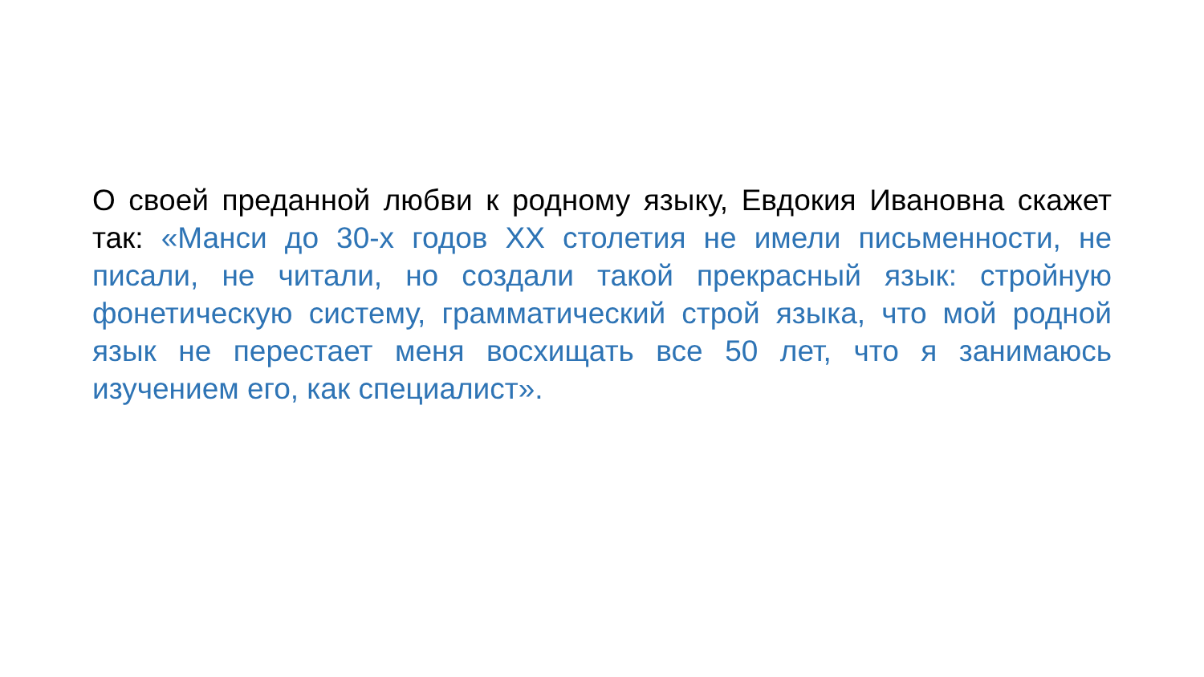О своей преданной любви к родному языку, Евдокия Ивановна скажет так: «Манси до 30-х годов XX столетия не имели письменности, не писали, не читали, но создали такой прекрасный язык: стройную фонетическую систему, грамматический строй языка, что мой родной язык не перестает меня восхищать все 50 лет, что я занимаюсь изучением его, как специалист».